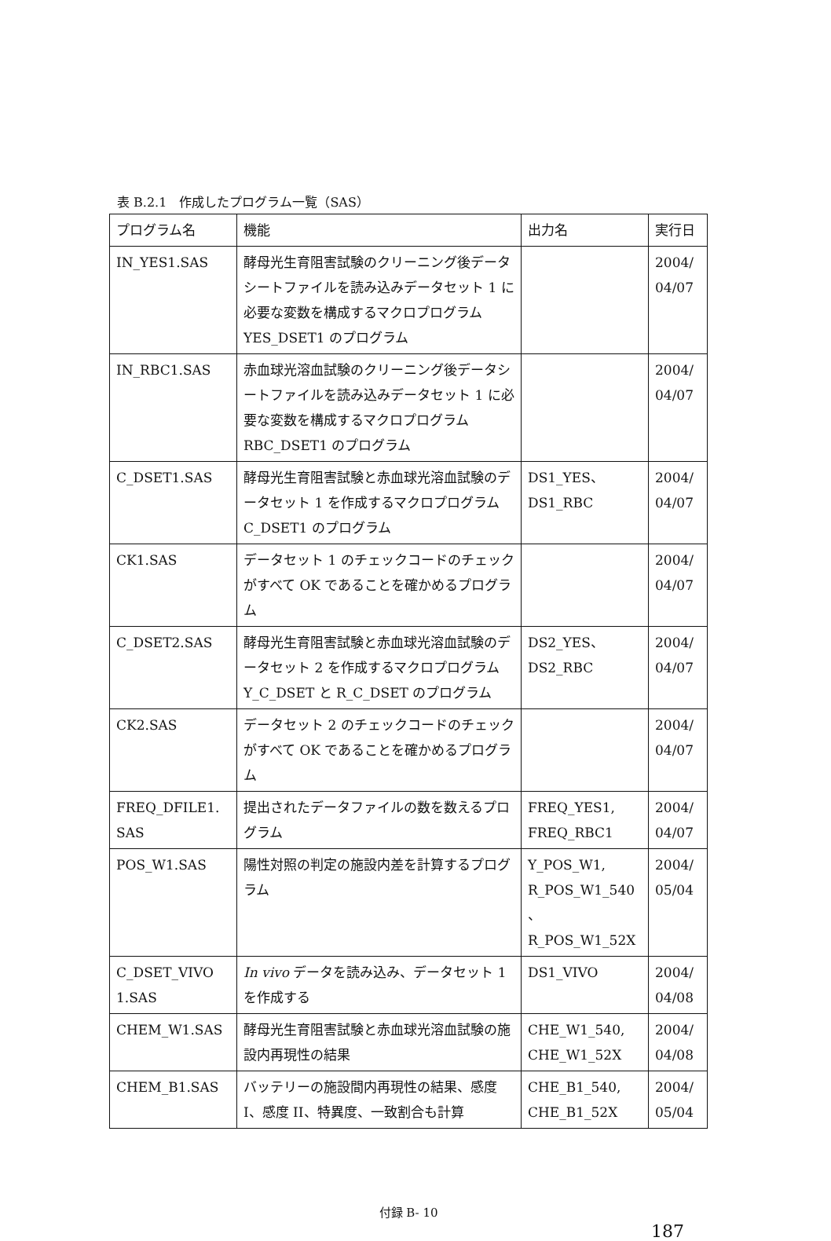表 B.2.1　作成したプログラム一覧（SAS）
| プログラム名 | 機能 | 出力名 | 実行日 |
| IN_YES1.SAS | 酵母光生育阻害試験のクリーニング後データシートファイルを読み込みデータセット 1 に必要な変数を構成するマクロプログラム YES_DSET1 のプログラム | | 2004/ 04/07 |
| IN_RBC1.SAS | 赤血球光溶血試験のクリーニング後データシートファイルを読み込みデータセット 1 に必要な変数を構成するマクロプログラム RBC_DSET1 のプログラム | | 2004/ 04/07 |
| C_DSET1.SAS | 酵母光生育阻害試験と赤血球光溶血試験のデータセット 1 を作成するマクロプログラム C_DSET1 のプログラム | DS1_YES、 DS1_RBC | 2004/ 04/07 |
| CK1.SAS | データセット 1 のチェックコードのチェックがすべて OK であることを確かめるプログラム | | 2004/ 04/07 |
| C_DSET2.SAS | 酵母光生育阻害試験と赤血球光溶血試験のデータセット 2 を作成するマクロプログラム Y_C_DSET と R_C_DSET のプログラム | DS2_YES、 DS2_RBC | 2004/ 04/07 |
| CK2.SAS | データセット 2 のチェックコードのチェックがすべて OK であることを確かめるプログラム | | 2004/ 04/07 |
| FREQ_DFILE1. SAS | 提出されたデータファイルの数を数えるプログラム | FREQ_YES1, FREQ_RBC1 | 2004/ 04/07 |
| POS_W1.SAS | 陽性対照の判定の施設内差を計算するプログラム | Y_POS_W1, R_POS_W1_540 、 R_POS_W1_52X | 2004/ 05/04 |
| C_DSET_VIVO 1.SAS | In vivo データを読み込み、データセット 1 を作成する | DS1_VIVO | 2004/ 04/08 |
| CHEM_W1.SAS | 酵母光生育阻害試験と赤血球光溶血試験の施設内再現性の結果 | CHE_W1_540, CHE_W1_52X | 2004/ 04/08 |
| CHEM_B1.SAS | バッテリーの施設間内再現性の結果、感度 I、感度 II、特異度、一致割合も計算 | CHE_B1_540, CHE_B1_52X | 2004/ 05/04 |
付録 B- 10
187